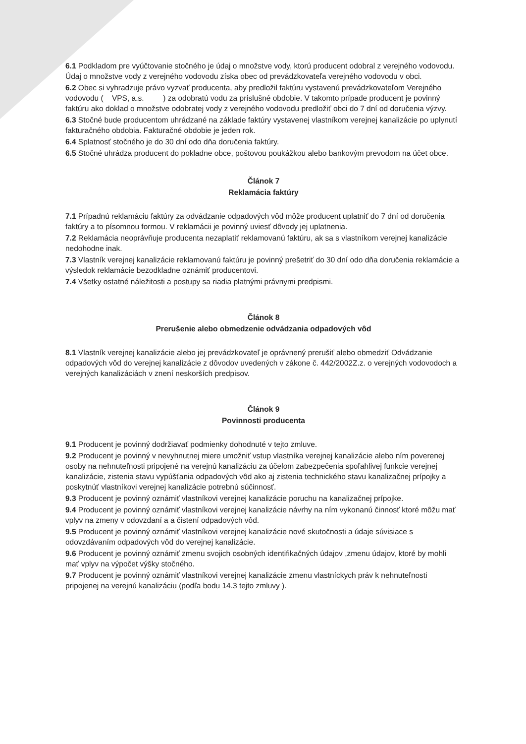6.1 Podkladom pre vyúčtovanie stočného je údaj o množstve vody, ktorú producent odobral z verejného vodovodu. Údaj o množstve vody z verejného vodovodu získa obec od prevádzkovateľa verejného vodovodu v obci.
6.2 Obec si vyhradzuje právo vyzvať producenta, aby predložil faktúru vystavenú prevádzkovateľom Verejného vodovodu ( VPS, a.s. ) za odobratú vodu za príslušné obdobie. V takomto prípade producent je povinný faktúru ako doklad o množstve odobratej vody z verejného vodovodu predložiť obci do 7 dní od doručenia výzvy.
6.3 Stočné bude producentom uhrádzané na základe faktúry vystavenej vlastníkom verejnej kanalizácie po uplynutí fakturačného obdobia. Fakturačné obdobie je jeden rok.
6.4 Splatnosť stočného je do 30 dní odo dňa doručenia faktúry.
6.5 Stočné uhrádza producent do pokladne obce, poštovou poukážkou alebo bankovým prevodom na účet obce.
Článok 7
Reklamácia faktúry
7.1 Prípadnú reklamáciu faktúry za odvádzanie odpadových vôd môže producent uplatniť do 7 dní od doručenia faktúry a to písomnou formou. V reklamácii je povinný uviesť dôvody jej uplatnenia.
7.2 Reklamácia neoprávňuje producenta nezaplatiť reklamovanú faktúru, ak sa s vlastníkom verejnej kanalizácie nedohodne inak.
7.3 Vlastník verejnej kanalizácie reklamovanú faktúru je povinný prešetriť do 30 dní odo dňa doručenia reklamácie a výsledok reklamácie bezodkladne oznámiť producentovi.
7.4 Všetky ostatné náležitosti a postupy sa riadia platnými právnymi predpismi.
Článok 8
Prerušenie alebo obmedzenie odvádzania odpadových vôd
8.1 Vlastník verejnej kanalizácie alebo jej prevádzkovateľ je oprávnený prerušiť alebo obmedziť Odvádzanie odpadových vôd do verejnej kanalizácie z dôvodov uvedených v zákone č. 442/2002Z.z. o verejných vodovodoch a verejných kanalizáciách v znení neskorších predpisov.
Článok 9
Povinnosti producenta
9.1 Producent je povinný dodržiavať podmienky dohodnuté v tejto zmluve.
9.2 Producent je povinný v nevyhnutnej miere umožniť vstup vlastníka verejnej kanalizácie alebo ním poverenej osoby na nehnuteľnosti pripojené na verejnú kanalizáciu za účelom zabezpečenia spoľahlivej funkcie verejnej kanalizácie, zistenia stavu vypúšťania odpadových vôd ako aj zistenia technického stavu kanalizačnej prípojky a poskytnúť vlastníkovi verejnej kanalizácie potrebnú súčinnosť.
9.3 Producent je povinný oznámiť vlastníkovi verejnej kanalizácie poruchu na kanalizačnej prípojke.
9.4 Producent je povinný oznámiť vlastníkovi verejnej kanalizácie návrhy na ním vykonanú činnosť ktoré môžu mať vplyv na zmeny v odovzdaní a a čistení odpadových vôd.
9.5 Producent je povinný oznámiť vlastníkovi verejnej kanalizácie nové skutočnosti a údaje súvisiace s odovzdávaním odpadových vôd do verejnej kanalizácie.
9.6 Producent je povinný oznámiť zmenu svojich osobných identifikačných údajov ,zmenu údajov, ktoré by mohli mať vplyv na výpočet výšky stočného.
9.7 Producent je povinný oznámiť vlastníkovi verejnej kanalizácie zmenu vlastníckych práv k nehnuteľnosti pripojenej na verejnú kanalizáciu (podľa bodu 14.3 tejto zmluvy ).